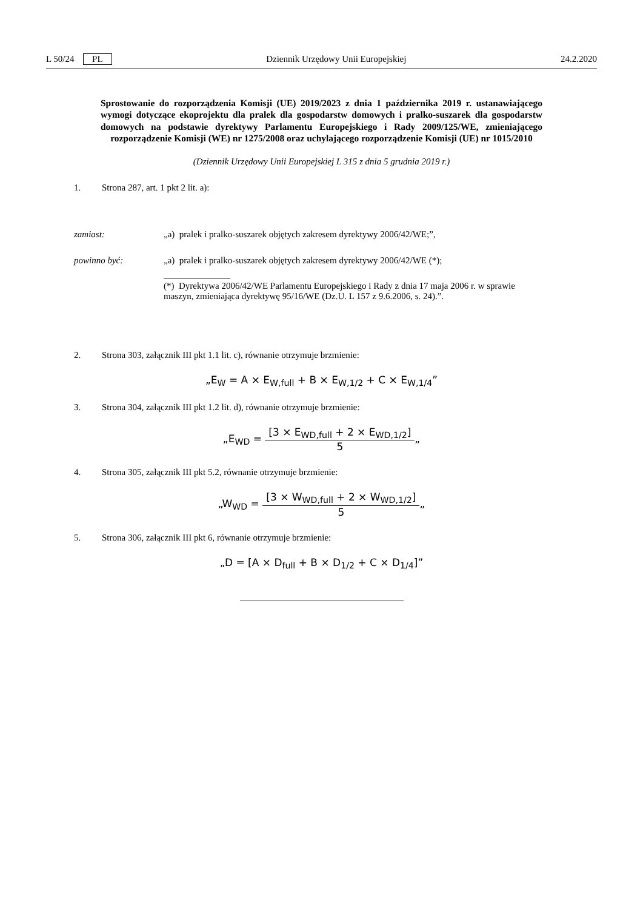L 50/24 PL Dziennik Urzędowy Unii Europejskiej 24.2.2020
Sprostowanie do rozporządzenia Komisji (UE) 2019/2023 z dnia 1 października 2019 r. ustanawiającego wymogi dotyczące ekoprojektu dla pralek dla gospodarstw domowych i pralko-suszarek dla gospodarstw domowych na podstawie dyrektywy Parlamentu Europejskiego i Rady 2009/125/WE, zmieniającego rozporządzenie Komisji (WE) nr 1275/2008 oraz uchylającego rozporządzenie Komisji (UE) nr 1015/2010
(Dziennik Urzędowy Unii Europejskiej L 315 z dnia 5 grudnia 2019 r.)
1. Strona 287, art. 1 pkt 2 lit. a):
zamiast: „a) pralek i pralko-suszarek objętych zakresem dyrektywy 2006/42/WE;”,
powinno być: „a) pralek i pralko-suszarek objętych zakresem dyrektywy 2006/42/WE (*);
(*) Dyrektywa 2006/42/WE Parlamentu Europejskiego i Rady z dnia 17 maja 2006 r. w sprawie maszyn, zmieniająca dyrektywę 95/16/WE (Dz.U. L 157 z 9.6.2006, s. 24).”.
2. Strona 303, załącznik III pkt 1.1 lit. c), równanie otrzymuje brzmienie:
„E<sub>W</sub> = A × E<sub>W,full</sub> + B × E<sub>W,1/2</sub> + C × E<sub>W,1/4</sub>”
3. Strona 304, załącznik III pkt 1.2 lit. d), równanie otrzymuje brzmienie:
„E<sub>WD</sub> =
[3 × E<sub>WD,full</sub> + 2 × E<sub>WD,1/2</sub>]
5
„
4. Strona 305, załącznik III pkt 5.2, równanie otrzymuje brzmienie:
„W<sub>WD</sub> =
[3 × W<sub>WD,full</sub> + 2 × W<sub>WD,1/2</sub>]
5
„
5. Strona 306, załącznik III pkt 6, równanie otrzymuje brzmienie:
„D = [A × D<sub>full</sub> + B × D<sub>1/2</sub> + C × D<sub>1/4</sub>]”